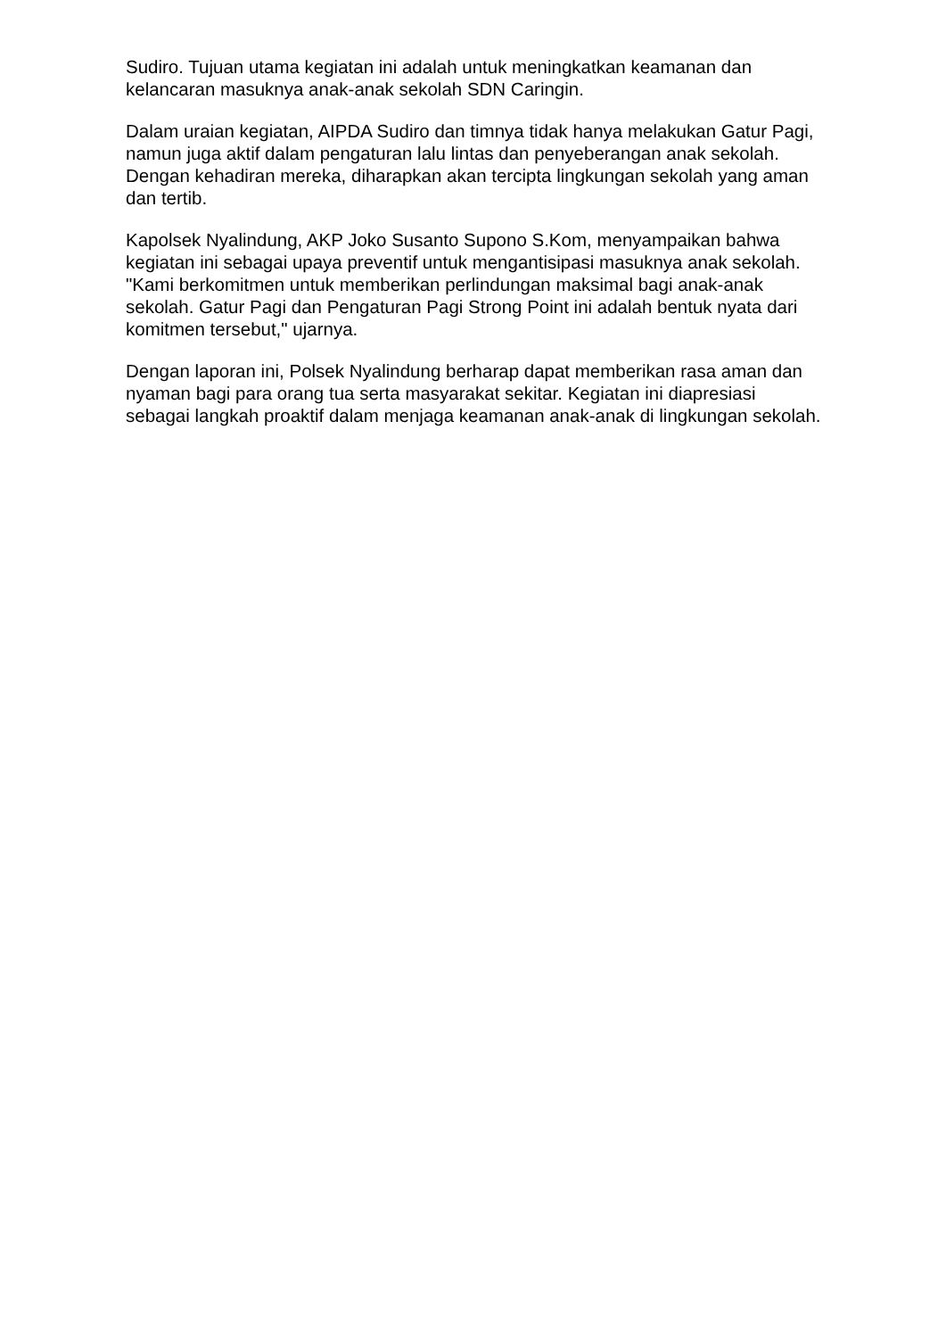Sudiro. Tujuan utama kegiatan ini adalah untuk meningkatkan keamanan dan kelancaran masuknya anak-anak sekolah SDN Caringin.
Dalam uraian kegiatan, AIPDA Sudiro dan timnya tidak hanya melakukan Gatur Pagi, namun juga aktif dalam pengaturan lalu lintas dan penyeberangan anak sekolah. Dengan kehadiran mereka, diharapkan akan tercipta lingkungan sekolah yang aman dan tertib.
Kapolsek Nyalindung, AKP Joko Susanto Supono S.Kom, menyampaikan bahwa kegiatan ini sebagai upaya preventif untuk mengantisipasi masuknya anak sekolah. "Kami berkomitmen untuk memberikan perlindungan maksimal bagi anak-anak sekolah. Gatur Pagi dan Pengaturan Pagi Strong Point ini adalah bentuk nyata dari komitmen tersebut," ujarnya.
Dengan laporan ini, Polsek Nyalindung berharap dapat memberikan rasa aman dan nyaman bagi para orang tua serta masyarakat sekitar. Kegiatan ini diapresiasi sebagai langkah proaktif dalam menjaga keamanan anak-anak di lingkungan sekolah.